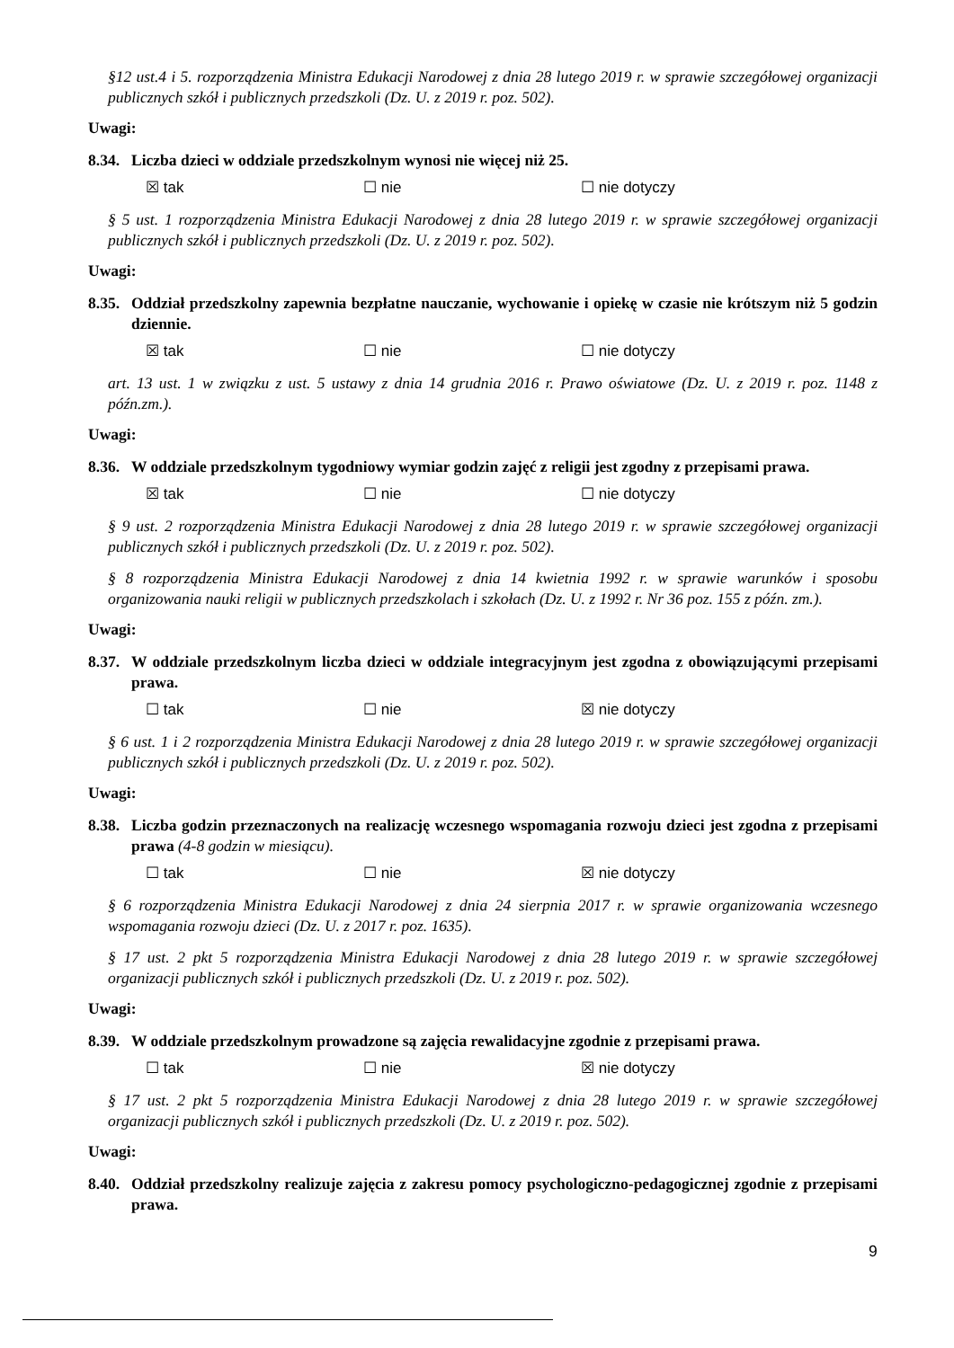§12 ust.4 i 5. rozporządzenia Ministra Edukacji Narodowej z dnia 28 lutego 2019 r. w sprawie szczegółowej organizacji publicznych szkół i publicznych przedszkoli (Dz. U. z 2019 r. poz. 502).
Uwagi:
8.34. Liczba dzieci w oddziale przedszkolnym wynosi nie więcej niż 25.
☒ tak ☐ nie ☐ nie dotyczy
§ 5 ust. 1 rozporządzenia Ministra Edukacji Narodowej z dnia 28 lutego 2019 r. w sprawie szczegółowej organizacji publicznych szkół i publicznych przedszkoli (Dz. U. z 2019 r. poz. 502).
Uwagi:
8.35. Oddział przedszkolny zapewnia bezpłatne nauczanie, wychowanie i opiekę w czasie nie krótszym niż 5 godzin dziennie.
☒ tak ☐ nie ☐ nie dotyczy
art. 13 ust. 1 w związku z ust. 5 ustawy z dnia 14 grudnia 2016 r. Prawo oświatowe (Dz. U. z 2019 r. poz. 1148 z późn.zm.).
Uwagi:
8.36. W oddziale przedszkolnym tygodniowy wymiar godzin zajęć z religii jest zgodny z przepisami prawa.
☒ tak ☐ nie ☐ nie dotyczy
§ 9 ust. 2 rozporządzenia Ministra Edukacji Narodowej z dnia 28 lutego 2019 r. w sprawie szczegółowej organizacji publicznych szkół i publicznych przedszkoli (Dz. U. z 2019 r. poz. 502).
§ 8 rozporządzenia Ministra Edukacji Narodowej z dnia 14 kwietnia 1992 r. w sprawie warunków i sposobu organizowania nauki religii w publicznych przedszkolach i szkołach (Dz. U. z 1992 r. Nr 36 poz. 155 z późn. zm.).
Uwagi:
8.37. W oddziale przedszkolnym liczba dzieci w oddziale integracyjnym jest zgodna z obowiązującymi przepisami prawa.
☐ tak ☐ nie ☒ nie dotyczy
§ 6 ust. 1 i 2 rozporządzenia Ministra Edukacji Narodowej z dnia 28 lutego 2019 r. w sprawie szczegółowej organizacji publicznych szkół i publicznych przedszkoli (Dz. U. z 2019 r. poz. 502).
Uwagi:
8.38. Liczba godzin przeznaczonych na realizację wczesnego wspomagania rozwoju dzieci jest zgodna z przepisami prawa (4-8 godzin w miesiącu).
☐ tak ☐ nie ☒ nie dotyczy
§ 6 rozporządzenia Ministra Edukacji Narodowej z dnia 24 sierpnia 2017 r. w sprawie organizowania wczesnego wspomagania rozwoju dzieci (Dz. U. z 2017 r. poz. 1635).
§ 17 ust. 2 pkt 5 rozporządzenia Ministra Edukacji Narodowej z dnia 28 lutego 2019 r. w sprawie szczegółowej organizacji publicznych szkół i publicznych przedszkoli (Dz. U. z 2019 r. poz. 502).
Uwagi:
8.39. W oddziale przedszkolnym prowadzone są zajęcia rewalidacyjne zgodnie z przepisami prawa.
☐ tak ☐ nie ☒ nie dotyczy
§ 17 ust. 2 pkt 5 rozporządzenia Ministra Edukacji Narodowej z dnia 28 lutego 2019 r. w sprawie szczegółowej organizacji publicznych szkół i publicznych przedszkoli (Dz. U. z 2019 r. poz. 502).
Uwagi:
8.40. Oddział przedszkolny realizuje zajęcia z zakresu pomocy psychologiczno-pedagogicznej zgodnie z przepisami prawa.
9